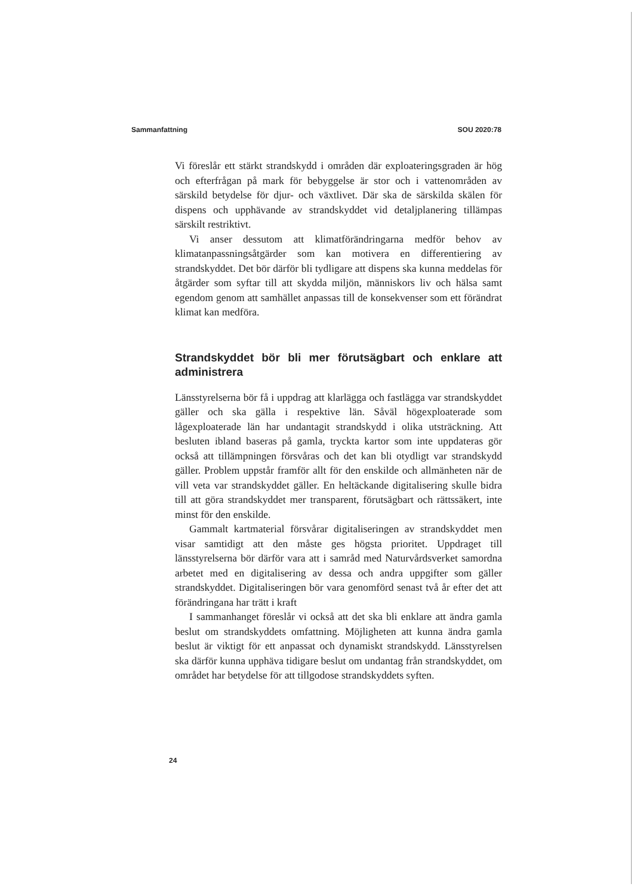Sammanfattning SOU 2020:78
Vi föreslår ett stärkt strandskydd i områden där exploateringsgraden är hög och efterfrågan på mark för bebyggelse är stor och i vattenområden av särskild betydelse för djur- och växtlivet. Där ska de särskilda skälen för dispens och upphävande av strandskyddet vid detaljplanering tillämpas särskilt restriktivt.
Vi anser dessutom att klimatförändringarna medför behov av klimatanpassningsåtgärder som kan motivera en differentiering av strandskyddet. Det bör därför bli tydligare att dispens ska kunna meddelas för åtgärder som syftar till att skydda miljön, människors liv och hälsa samt egendom genom att samhället anpassas till de konsekvenser som ett förändrat klimat kan medföra.
Strandskyddet bör bli mer förutsägbart och enklare att administrera
Länsstyrelserna bör få i uppdrag att klarlägga och fastlägga var strandskyddet gäller och ska gälla i respektive län. Såväl högexploaterade som lågexploaterade län har undantagit strandskydd i olika utsträckning. Att besluten ibland baseras på gamla, tryckta kartor som inte uppdateras gör också att tillämpningen försvåras och det kan bli otydligt var strandskydd gäller. Problem uppstår framför allt för den enskilde och allmänheten när de vill veta var strandskyddet gäller. En heltäckande digitalisering skulle bidra till att göra strandskyddet mer transparent, förutsägbart och rättssäkert, inte minst för den enskilde.
Gammalt kartmaterial försvårar digitaliseringen av strandskyddet men visar samtidigt att den måste ges högsta prioritet. Uppdraget till länsstyrelserna bör därför vara att i samråd med Naturvårdsverket samordna arbetet med en digitalisering av dessa och andra uppgifter som gäller strandskyddet. Digitaliseringen bör vara genomförd senast två år efter det att förändringana har trätt i kraft
I sammanhanget föreslår vi också att det ska bli enklare att ändra gamla beslut om strandskyddets omfattning. Möjligheten att kunna ändra gamla beslut är viktigt för ett anpassat och dynamiskt strandskydd. Länsstyrelsen ska därför kunna upphäva tidigare beslut om undantag från strandskyddet, om området har betydelse för att tillgodose strandskyddets syften.
24